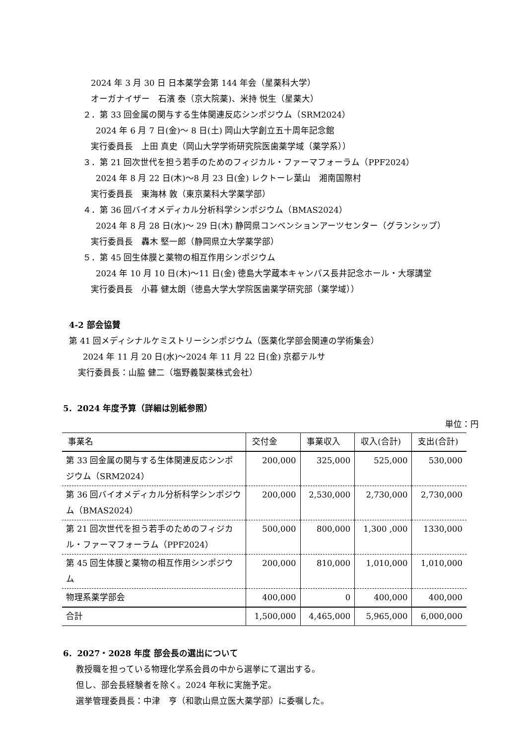2024 年 3 月 30 日 日本薬学会第 144 年会（星薬科大学）
オーガナイザー　石濱 泰（京大院薬)、米持 悦生（星薬大）
２．第 33 回金属の関与する生体関連反応シンポジウム（SRM2024）
2024 年 6 月 7 日(金)～ 8 日(土) 岡山大学創立五十周年記念館
実行委員長　上田 真史（岡山大学学術研究院医歯薬学域（薬学系））
３．第 21 回次世代を担う若手のためのフィジカル・ファーマフォーラム（PPF2024）
2024 年 8 月 22 日(木)～8 月 23 日(金) レクトーレ葉山　湘南国際村
実行委員長　東海林 敦（東京薬科大学薬学部）
４．第 36 回バイオメディカル分析科学シンポジウム（BMAS2024）
2024 年 8 月 28 日(水)～ 29 日(木) 静岡県コンベンションアーツセンター（グランシップ）
実行委員長　轟木 堅一郎（静岡県立大学薬学部）
５．第 45 回生体膜と薬物の相互作用シンポジウム
2024 年 10 月 10 日(木)～11 日(金) 徳島大学蔵本キャンパス長井記念ホール・大塚講堂
実行委員長　小暮 健太朗（徳島大学大学院医歯薬学研究部（薬学域））
4-2 部会協賛
第 41 回メディシナルケミストリーシンポジウム（医薬化学部会関連の学術集会）
2024 年 11 月 20 日(水)～2024 年 11 月 22 日(金) 京都テルサ
実行委員長：山脇 健二（塩野義製薬株式会社）
5．2024 年度予算（詳細は別紙参照）
単位：円
| 事業名 | 交付金 | 事業収入 | 収入(合計) | 支出(合計) |
| --- | --- | --- | --- | --- |
| 第 33 回金属の関与する生体関連反応シンポジウム（SRM2024） | 200,000 | 325,000 | 525,000 | 530,000 |
| 第 36 回バイオメディカル分析科学シンポジウム（BMAS2024） | 200,000 | 2,530,000 | 2,730,000 | 2,730,000 |
| 第 21 回次世代を担う若手のためのフィジカル・ファーマフォーラム（PPF2024） | 500,000 | 800,000 | 1,300 ,000 | 1330,000 |
| 第 45 回生体膜と薬物の相互作用シンポジウム | 200,000 | 810,000 | 1,010,000 | 1,010,000 |
| 物理系薬学部会 | 400,000 | 0 | 400,000 | 400,000 |
| 合計 | 1,500,000 | 4,465,000 | 5,965,000 | 6,000,000 |
6．2027・2028 年度 部会長の選出について
教授職を担っている物理化学系会員の中から選挙にて選出する。
但し、部会長経験者を除く。2024 年秋に実施予定。
選挙管理委員長：中津　亨（和歌山県立医大薬学部）に委嘱した。